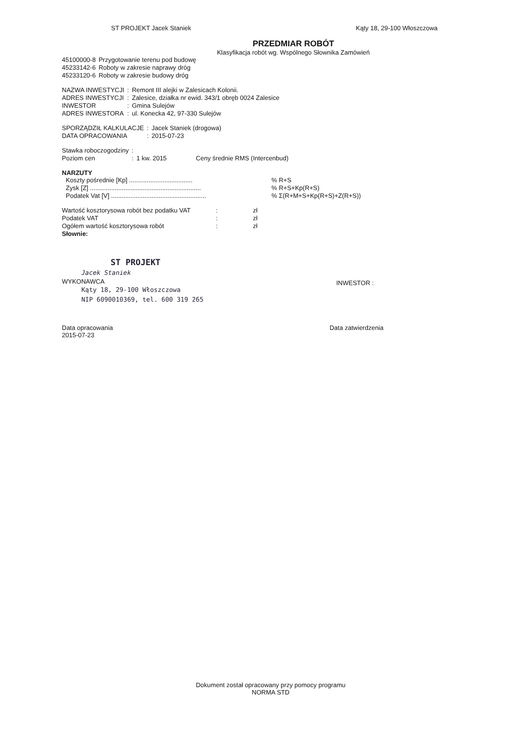ST PROJEKT Jacek Staniek Kąty 18, 29-100 Włoszczowa
PRZEDMIAR ROBÓT
Klasyfikacja robót wg. Wspólnego Słownika Zamówień
| 45100000-8 | Przygotowanie terenu pod budowę |
| 45233142-6 | Roboty w zakresie naprawy dróg |
| 45233120-6 | Roboty w zakresie budowy dróg |
| NAZWA INWESTYCJI | : | Remont III alejki w Zalesicach Kolonii. |
| ADRES INWESTYCJI | : | Zalesice, działka nr ewid. 343/1 obręb 0024 Zalesice |
| INWESTOR | : | Gmina Sulejów |
| ADRES INWESTORA | : | ul. Konecka 42, 97-330 Sulejów |
| SPORZĄDZIŁ KALKULACJE | : | Jacek Staniek (drogowa) |
| DATA OPRACOWANIA | : | 2015-07-23 |
| Stawka roboczogodziny | : | | |
| Poziom cen | : | 1 kw. 2015 | Ceny średnie RMS (Intercenbud) |
NARZUTY
| Koszty pośrednie [Kp] .................................... | | % R+S |
| Zysk [Z] ............................................................... | | % R+S+Kp(R+S) |
| Podatek Vat [V] ...................................................... | | % Σ(R+M+S+Kp(R+S)+Z(R+S)) |
| Wartość kosztorysowa robót bez podatku VAT | : | zł |
| Podatek VAT | : | zł |
| Ogółem wartość kosztorysowa robót | : | zł |
| Słownie: | | |
ST PROJEKT
Jacek Staniek
WYKONAWCA
Kąty 18, 29-100 Włoszczowa
NIP 6090010369, tel. 600 319 265
INWESTOR :
Data opracowania
2015-07-23
Data zatwierdzenia
Dokument został opracowany przy pomocy programu
NORMA STD